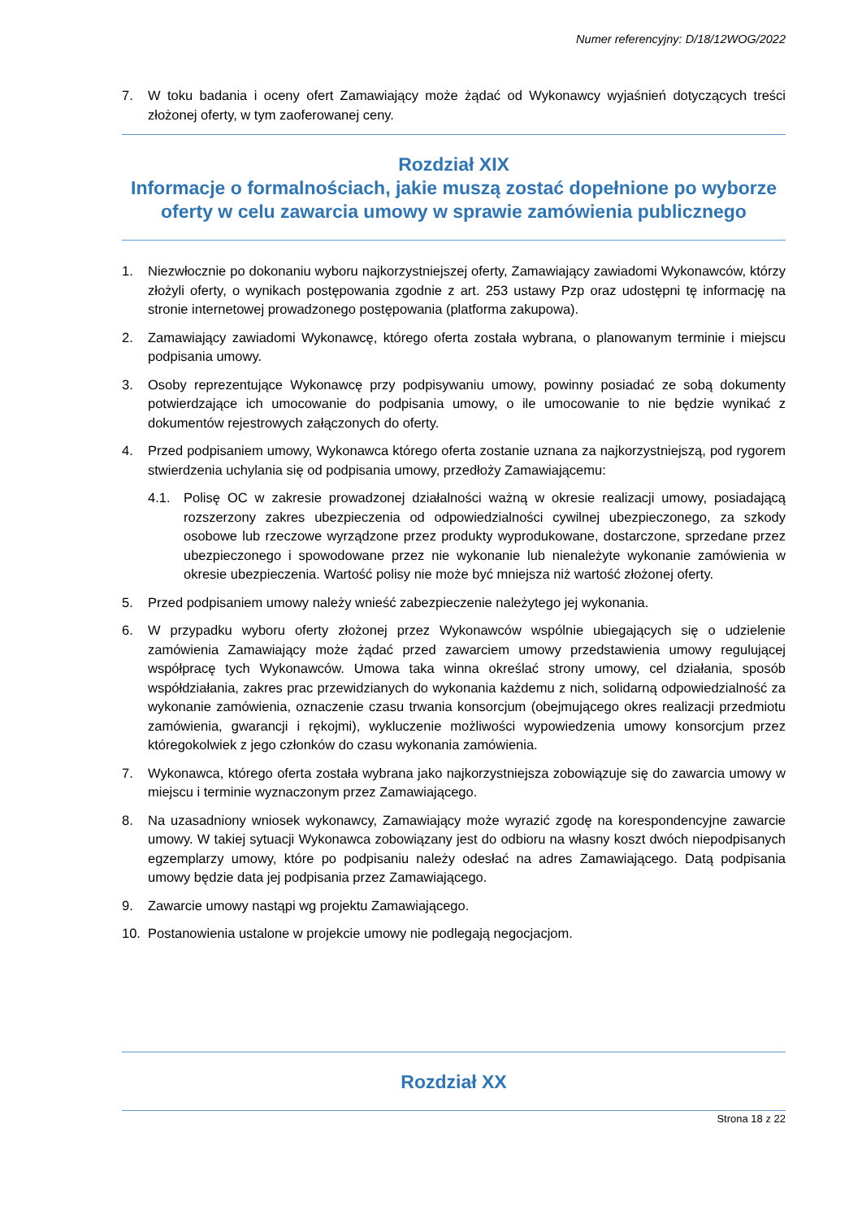Numer referencyjny: D/18/12WOG/2022
7. W toku badania i oceny ofert Zamawiający może żądać od Wykonawcy wyjaśnień dotyczących treści złożonej oferty, w tym zaoferowanej ceny.
Rozdział XIX
Informacje o formalnościach, jakie muszą zostać dopełnione po wyborze oferty w celu zawarcia umowy w sprawie zamówienia publicznego
1. Niezwłocznie po dokonaniu wyboru najkorzystniejszej oferty, Zamawiający zawiadomi Wykonawców, którzy złożyli oferty, o wynikach postępowania zgodnie z art. 253 ustawy Pzp oraz udostępni tę informację na stronie internetowej prowadzonego postępowania (platforma zakupowa).
2. Zamawiający zawiadomi Wykonawcę, którego oferta została wybrana, o planowanym terminie i miejscu podpisania umowy.
3. Osoby reprezentujące Wykonawcę przy podpisywaniu umowy, powinny posiadać ze sobą dokumenty potwierdzające ich umocowanie do podpisania umowy, o ile umocowanie to nie będzie wynikać z dokumentów rejestrowych załączonych do oferty.
4. Przed podpisaniem umowy, Wykonawca którego oferta zostanie uznana za najkorzystniejszą, pod rygorem stwierdzenia uchylania się od podpisania umowy, przedłoży Zamawiającemu:
4.1. Polisę OC w zakresie prowadzonej działalności ważną w okresie realizacji umowy, posiadającą rozszerzony zakres ubezpieczenia od odpowiedzialności cywilnej ubezpieczonego, za szkody osobowe lub rzeczowe wyrządzone przez produkty wyprodukowane, dostarczone, sprzedane przez ubezpieczonego i spowodowane przez nie wykonanie lub nienależyte wykonanie zamówienia w okresie ubezpieczenia. Wartość polisy nie może być mniejsza niż wartość złożonej oferty.
5. Przed podpisaniem umowy należy wnieść zabezpieczenie należytego jej wykonania.
6. W przypadku wyboru oferty złożonej przez Wykonawców wspólnie ubiegających się o udzielenie zamówienia Zamawiający może żądać przed zawarciem umowy przedstawienia umowy regulującej współpracę tych Wykonawców. Umowa taka winna określać strony umowy, cel działania, sposób współdziałania, zakres prac przewidzianych do wykonania każdemu z nich, solidarną odpowiedzialność za wykonanie zamówienia, oznaczenie czasu trwania konsorcjum (obejmującego okres realizacji przedmiotu zamówienia, gwarancji i rękojmi), wykluczenie możliwości wypowiedzenia umowy konsorcjum przez któregokolwiek z jego członków do czasu wykonania zamówienia.
7. Wykonawca, którego oferta została wybrana jako najkorzystniejsza zobowiązuje się do zawarcia umowy w miejscu i terminie wyznaczonym przez Zamawiającego.
8. Na uzasadniony wniosek wykonawcy, Zamawiający może wyrazić zgodę na korespondencyjne zawarcie umowy. W takiej sytuacji Wykonawca zobowiązany jest do odbioru na własny koszt dwóch niepodpisanych egzemplarzy umowy, które po podpisaniu należy odesłać na adres Zamawiającego. Datą podpisania umowy będzie data jej podpisania przez Zamawiającego.
9. Zawarcie umowy nastąpi wg projektu Zamawiającego.
10. Postanowienia ustalone w projekcie umowy nie podlegają negocjacjom.
Rozdział XX
Strona 18 z 22